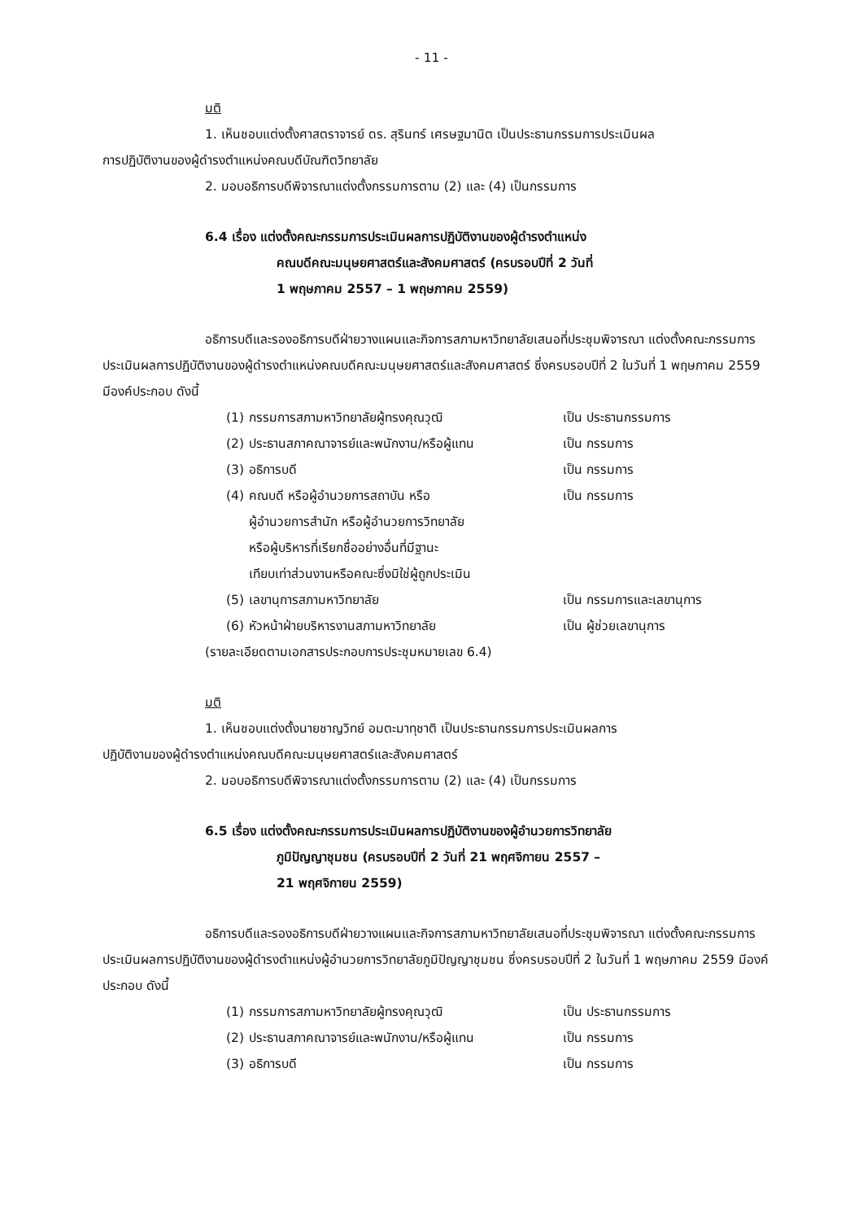- 11 -
มติ
1. เห็นชอบแต่งตั้งศาสตราจารย์ ดร. สุรินทร์ เศรษฐมานิต เป็นประธานกรรมการประเมินผล
การปฏิบัติงานของผู้ดำรงตำแหน่งคณบดีบัณฑิตวิทยาลัย
2. มอบอธิการบดีพิจารณาแต่งตั้งกรรมการตาม (2) และ (4) เป็นกรรมการ
6.4 เรื่อง แต่งตั้งคณะกรรมการประเมินผลการปฏิบัติงานของผู้ดำรงตำแหน่ง
คณบดีคณะมนุษยศาสตร์และสังคมศาสตร์ (ครบรอบปีที่ 2 วันที่
1 พฤษภาคม 2557 – 1 พฤษภาคม 2559)
อธิการบดีและรองอธิการบดีฝ่ายวางแผนและกิจการสภามหาวิทยาลัยเสนอที่ประชุมพิจารณา แต่งตั้งคณะกรรมการประเมินผลการปฏิบัติงานของผู้ดำรงตำแหน่งคณบดีคณะมนุษยศาสตร์และสังคมศาสตร์ ซึ่งครบรอบปีที่ 2 ในวันที่ 1 พฤษภาคม 2559 มีองค์ประกอบ ดังนี้
| (1) | กรรมการสภามหาวิทยาลัยผู้ทรงคุณวุฒิ | เป็น ประธานกรรมการ |
| (2) | ประธานสภาคณาจารย์และพนักงาน/หรือผู้แทน | เป็น กรรมการ |
| (3) | อธิการบดี | เป็น กรรมการ |
| (4) | คณบดี หรือผู้อำนวยการสถาบัน หรือ ผู้อำนวยการสำนัก หรือผู้อำนวยการวิทยาลัย หรือผู้บริหารที่เรียกชื่ออย่างอื่นที่มีฐานะ เทียบเท่าส่วนงานหรือคณะซึ่งมิใช่ผู้ถูกประเมิน | เป็น กรรมการ |
| (5) | เลขานุการสภามหาวิทยาลัย | เป็น กรรมการและเลขานุการ |
| (6) | หัวหน้าฝ่ายบริหารงานสภามหาวิทยาลัย | เป็น ผู้ช่วยเลขานุการ |
(รายละเอียดตามเอกสารประกอบการประชุมหมายเลข 6.4)
มติ
1. เห็นชอบแต่งตั้งนายชาญวิทย์ อมตะมาทุชาติ เป็นประธานกรรมการประเมินผลการ
ปฏิบัติงานของผู้ดำรงตำแหน่งคณบดีคณะมนุษยศาสตร์และสังคมศาสตร์
2. มอบอธิการบดีพิจารณาแต่งตั้งกรรมการตาม (2) และ (4) เป็นกรรมการ
6.5 เรื่อง แต่งตั้งคณะกรรมการประเมินผลการปฏิบัติงานของผู้อำนวยการวิทยาลัย
ภูมิปัญญาชุมชน (ครบรอบปีที่ 2 วันที่ 21 พฤศจิกายน 2557 –
21 พฤศจิกายน 2559)
อธิการบดีและรองอธิการบดีฝ่ายวางแผนและกิจการสภามหาวิทยาลัยเสนอที่ประชุมพิจารณา แต่งตั้งคณะกรรมการประเมินผลการปฏิบัติงานของผู้ดำรงตำแหน่งผู้อำนวยการวิทยาลัยภูมิปัญญาชุมชน ซึ่งครบรอบปีที่ 2 ในวันที่ 1 พฤษภาคม 2559 มีองค์ประกอบ ดังนี้
| (1) | กรรมการสภามหาวิทยาลัยผู้ทรงคุณวุฒิ | เป็น ประธานกรรมการ |
| (2) | ประธานสภาคณาจารย์และพนักงาน/หรือผู้แทน | เป็น กรรมการ |
| (3) | อธิการบดี | เป็น กรรมการ |